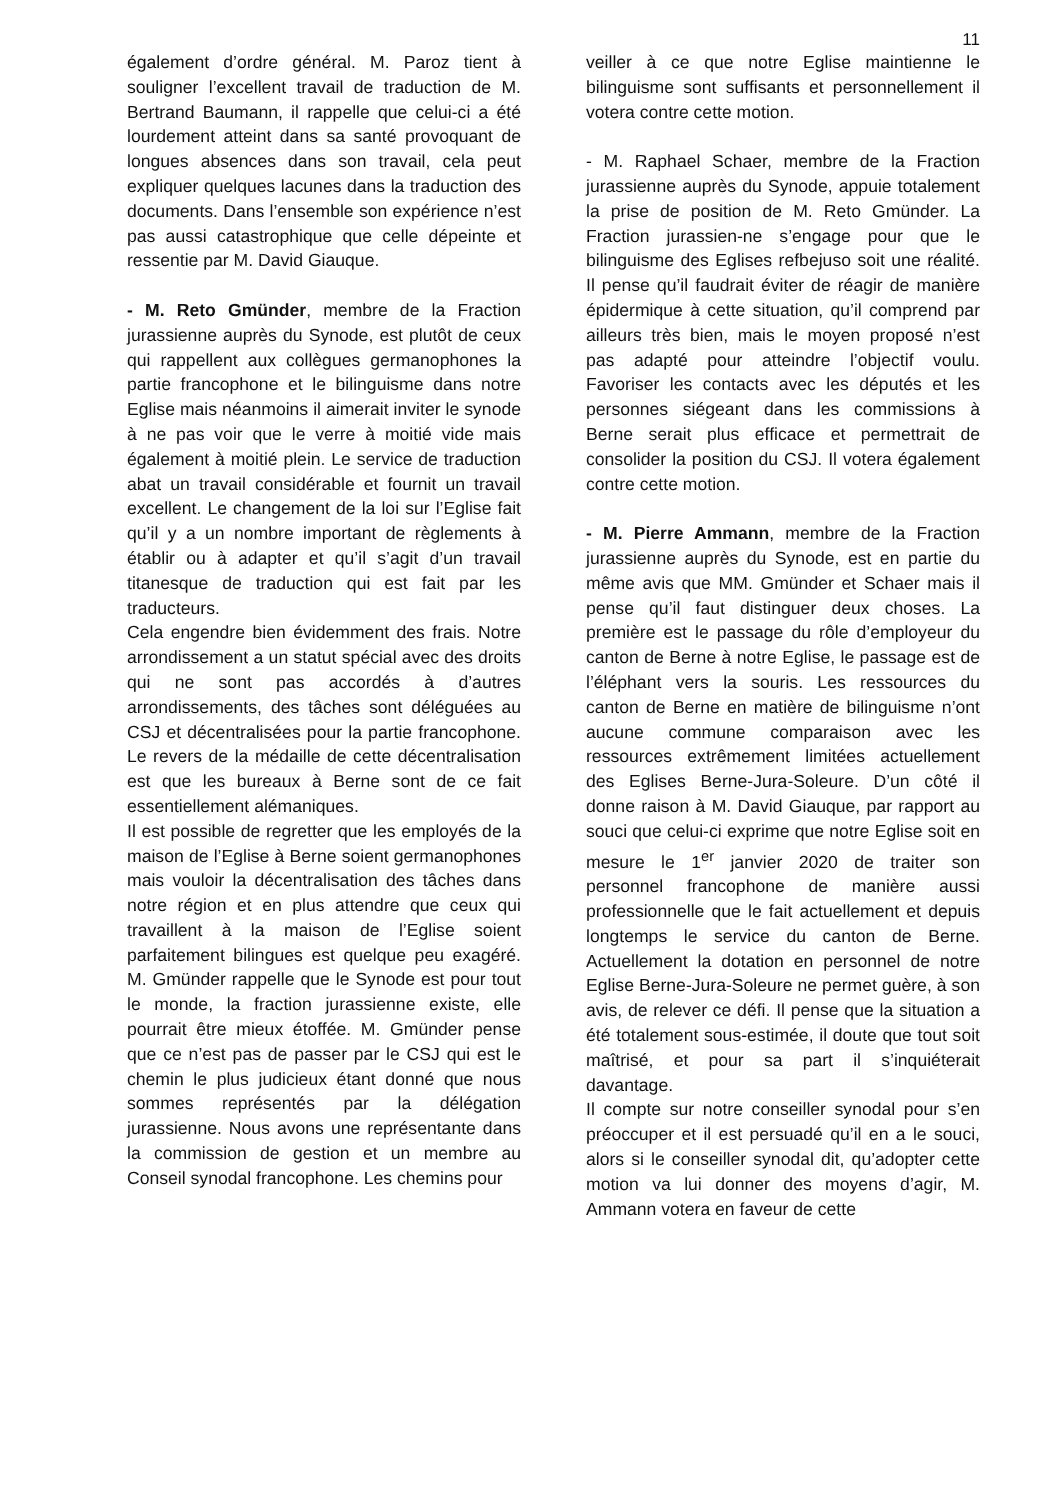11
également d’ordre général. M. Paroz tient à souligner l’excellent travail de traduction de M. Bertrand Baumann, il rappelle que celui-ci a été lourdement atteint dans sa santé provoquant de longues absences dans son travail, cela peut expliquer quelques lacunes dans la traduction des documents. Dans l’ensemble son expérience n’est pas aussi catastrophique que celle dépeinte et ressentie par M. David Giauque.
- M. Reto Gmünder, membre de la Fraction jurassienne auprès du Synode, est plutôt de ceux qui rappellent aux collègues germanophones la partie francophone et le bilinguisme dans notre Eglise mais néanmoins il aimerait inviter le synode à ne pas voir que le verre à moitié vide mais également à moitié plein. Le service de traduction abat un travail considérable et fournit un travail excellent. Le changement de la loi sur l’Eglise fait qu’il y a un nombre important de règlements à établir ou à adapter et qu’il s’agit d’un travail titanesque de traduction qui est fait par les traducteurs.
Cela engendre bien évidemment des frais. Notre arrondissement a un statut spécial avec des droits qui ne sont pas accordés à d’autres arrondissements, des tâches sont déléguées au CSJ et décentralisées pour la partie francophone. Le revers de la médaille de cette décentralisation est que les bureaux à Berne sont de ce fait essentiellement alémaniques.
Il est possible de regretter que les employés de la maison de l’Eglise à Berne soient germanophones mais vouloir la décentralisation des tâches dans notre région et en plus attendre que ceux qui travaillent à la maison de l’Eglise soient parfaitement bilingues est quelque peu exagéré. M. Gmünder rappelle que le Synode est pour tout le monde, la fraction jurassienne existe, elle pourrait être mieux étoffée. M. Gmünder pense que ce n’est pas de passer par le CSJ qui est le chemin le plus judicieux étant donné que nous sommes représentés par la délégation jurassienne. Nous avons une représentante dans la commission de gestion et un membre au Conseil synodal francophone. Les chemins pour
veiller à ce que notre Eglise maintienne le bilinguisme sont suffisants et personnellement il votera contre cette motion.
- M. Raphael Schaer, membre de la Fraction jurassienne auprès du Synode, appuie totalement la prise de position de M. Reto Gmünder. La Fraction jurassien-ne s’engage pour que le bilinguisme des Eglises refbejuso soit une réalité. Il pense qu’il faudrait éviter de réagir de manière épidermique à cette situation, qu’il comprend par ailleurs très bien, mais le moyen proposé n’est pas adapté pour atteindre l’objectif voulu. Favoriser les contacts avec les députés et les personnes siégeant dans les commissions à Berne serait plus efficace et permettrait de consolider la position du CSJ. Il votera également contre cette motion.
- M. Pierre Ammann, membre de la Fraction jurassienne auprès du Synode, est en partie du même avis que MM. Gmünder et Schaer mais il pense qu’il faut distinguer deux choses. La première est le passage du rôle d’employeur du canton de Berne à notre Eglise, le passage est de l’éléphant vers la souris. Les ressources du canton de Berne en matière de bilinguisme n’ont aucune commune comparaison avec les ressources extrêmement limitées actuellement des Eglises Berne-Jura-Soleure. D’un côté il donne raison à M. David Giauque, par rapport au souci que celui-ci exprime que notre Eglise soit en mesure le 1<sup>er</sup> janvier 2020 de traiter son personnel francophone de manière aussi professionnelle que le fait actuellement et depuis longtemps le service du canton de Berne. Actuellement la dotation en personnel de notre Eglise Berne-Jura-Soleure ne permet guère, à son avis, de relever ce défi. Il pense que la situation a été totalement sous-estimée, il doute que tout soit maîtrisé, et pour sa part il s’inquiéterait davantage.
Il compte sur notre conseiller synodal pour s’en préoccuper et il est persuadé qu’il en a le souci, alors si le conseiller synodal dit, qu’adopter cette motion va lui donner des moyens d’agir, M. Ammann votera en faveur de cette